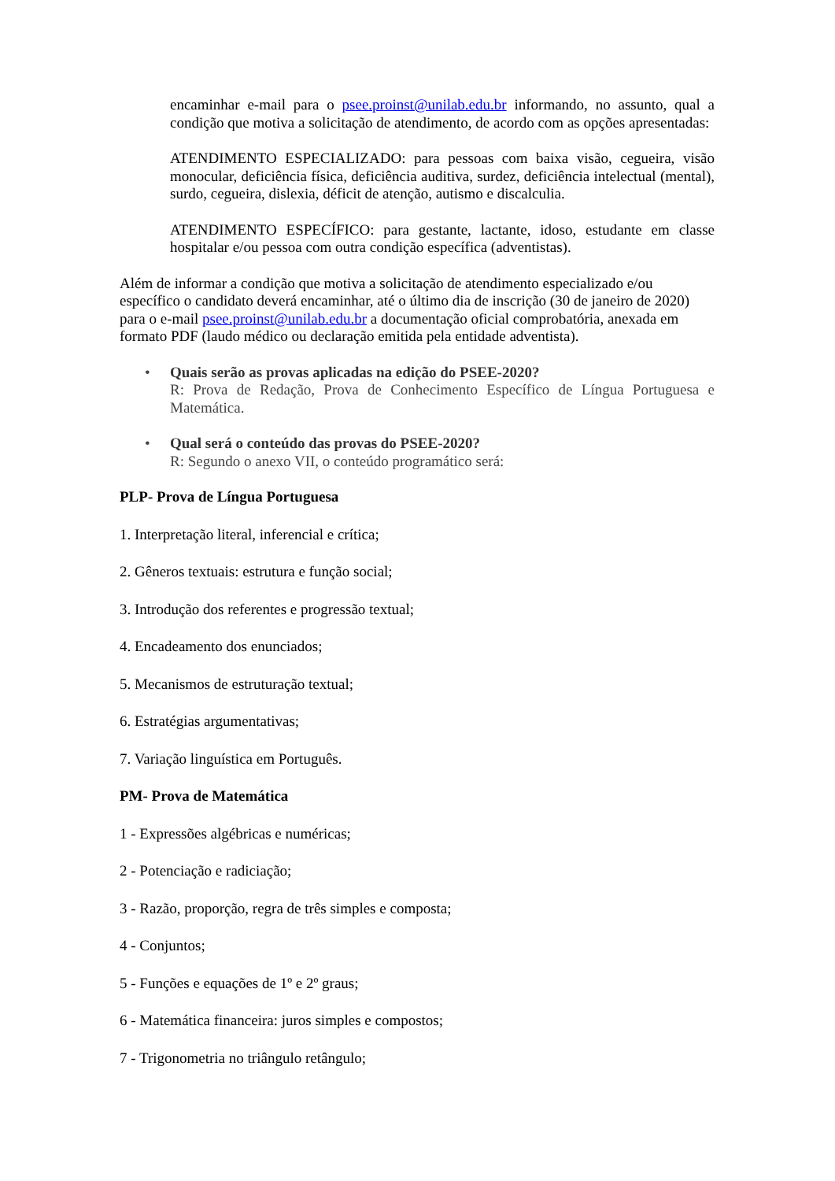encaminhar e-mail para o psee.proinst@unilab.edu.br informando, no assunto, qual a condição que motiva a solicitação de atendimento, de acordo com as opções apresentadas:
ATENDIMENTO ESPECIALIZADO: para pessoas com baixa visão, cegueira, visão monocular, deficiência física, deficiência auditiva, surdez, deficiência intelectual (mental), surdo, cegueira, dislexia, déficit de atenção, autismo e discalculia.
ATENDIMENTO ESPECÍFICO: para gestante, lactante, idoso, estudante em classe hospitalar e/ou pessoa com outra condição específica (adventistas).
Além de informar a condição que motiva a solicitação de atendimento especializado e/ou específico o candidato deverá encaminhar, até o último dia de inscrição (30 de janeiro de 2020) para o e-mail psee.proinst@unilab.edu.br a documentação oficial comprobatória, anexada em formato PDF (laudo médico ou declaração emitida pela entidade adventista).
• Quais serão as provas aplicadas na edição do PSEE-2020?
R: Prova de Redação, Prova de Conhecimento Específico de Língua Portuguesa e Matemática.
• Qual será o conteúdo das provas do PSEE-2020?
R: Segundo o anexo VII, o conteúdo programático será:
PLP- Prova de Língua Portuguesa
1. Interpretação literal, inferencial e crítica;
2. Gêneros textuais: estrutura e função social;
3. Introdução dos referentes e progressão textual;
4. Encadeamento dos enunciados;
5. Mecanismos de estruturação textual;
6. Estratégias argumentativas;
7. Variação linguística em Português.
PM- Prova de Matemática
1 - Expressões algébricas e numéricas;
2 - Potenciação e radiciação;
3 - Razão, proporção, regra de três simples e composta;
4 - Conjuntos;
5 - Funções e equações de 1º e 2º graus;
6 - Matemática financeira: juros simples e compostos;
7 - Trigonometria no triângulo retângulo;